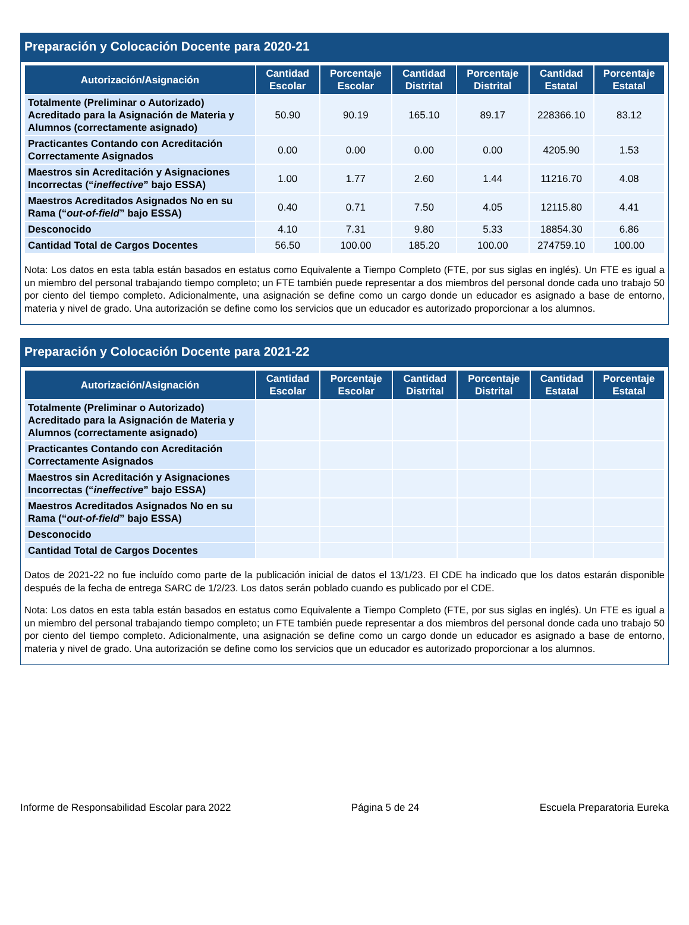Preparación y Colocación Docente para 2020-21
| Autorización/Asignación | Cantidad Escolar | Porcentaje Escolar | Cantidad Distrital | Porcentaje Distrital | Cantidad Estatal | Porcentaje Estatal |
| --- | --- | --- | --- | --- | --- | --- |
| Totalmente (Preliminar o Autorizado) Acreditado para la Asignación de Materia y Alumnos (correctamente asignado) | 50.90 | 90.19 | 165.10 | 89.17 | 228366.10 | 83.12 |
| Practicantes Contando con Acreditación Correctamente Asignados | 0.00 | 0.00 | 0.00 | 0.00 | 4205.90 | 1.53 |
| Maestros sin Acreditación y Asignaciones Incorrectas (“ ineffective ” bajo ESSA) | 1.00 | 1.77 | 2.60 | 1.44 | 11216.70 | 4.08 |
| Maestros Acreditados Asignados No en su Rama (“ out-of-field ” bajo ESSA) | 0.40 | 0.71 | 7.50 | 4.05 | 12115.80 | 4.41 |
| Desconocido | 4.10 | 7.31 | 9.80 | 5.33 | 18854.30 | 6.86 |
| Cantidad Total de Cargos Docentes | 56.50 | 100.00 | 185.20 | 100.00 | 274759.10 | 100.00 |
Nota: Los datos en esta tabla están basados en estatus como Equivalente a Tiempo Completo (FTE, por sus siglas en inglés). Un FTE es igual a un miembro del personal trabajando tiempo completo; un FTE también puede representar a dos miembros del personal donde cada uno trabajo 50 por ciento del tiempo completo. Adicionalmente, una asignación se define como un cargo donde un educador es asignado a base de entorno, materia y nivel de grado. Una autorización se define como los servicios que un educador es autorizado proporcionar a los alumnos.
Preparación y Colocación Docente para 2021-22
| Autorización/Asignación | Cantidad Escolar | Porcentaje Escolar | Cantidad Distrital | Porcentaje Distrital | Cantidad Estatal | Porcentaje Estatal |
| --- | --- | --- | --- | --- | --- | --- |
| Totalmente (Preliminar o Autorizado) Acreditado para la Asignación de Materia y Alumnos (correctamente asignado) | | | | | | |
| Practicantes Contando con Acreditación Correctamente Asignados | | | | | | |
| Maestros sin Acreditación y Asignaciones Incorrectas (“ ineffective ” bajo ESSA) | | | | | | |
| Maestros Acreditados Asignados No en su Rama (“ out-of-field ” bajo ESSA) | | | | | | |
| Desconocido | | | | | | |
| Cantidad Total de Cargos Docentes | | | | | | |
Datos de 2021-22 no fue incluído como parte de la publicación inicial de datos el 13/1/23. El CDE ha indicado que los datos estarán disponible después de la fecha de entrega SARC de 1/2/23. Los datos serán poblado cuando es publicado por el CDE.
Nota: Los datos en esta tabla están basados en estatus como Equivalente a Tiempo Completo (FTE, por sus siglas en inglés). Un FTE es igual a un miembro del personal trabajando tiempo completo; un FTE también puede representar a dos miembros del personal donde cada uno trabajo 50 por ciento del tiempo completo. Adicionalmente, una asignación se define como un cargo donde un educador es asignado a base de entorno, materia y nivel de grado. Una autorización se define como los servicios que un educador es autorizado proporcionar a los alumnos.
Informe de Responsabilidad Escolar para 2022 Página 5 de 24 Escuela Preparatoria Eureka